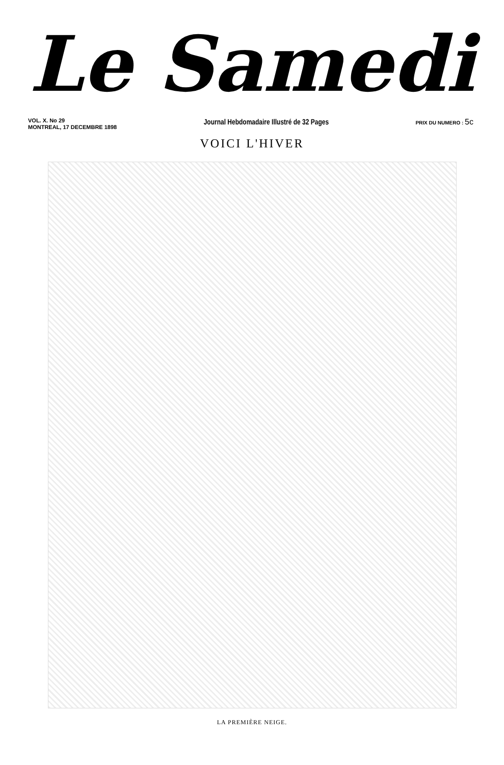Le Samedi
VOL. X. No 29
MONTREAL, 17 DECEMBRE 1898
Journal Hebdomadaire Illustré de 32 Pages
PRIX DU NUMERO : 5c
VOICI L'HIVER
LA PREMIÈRE NEIGE.